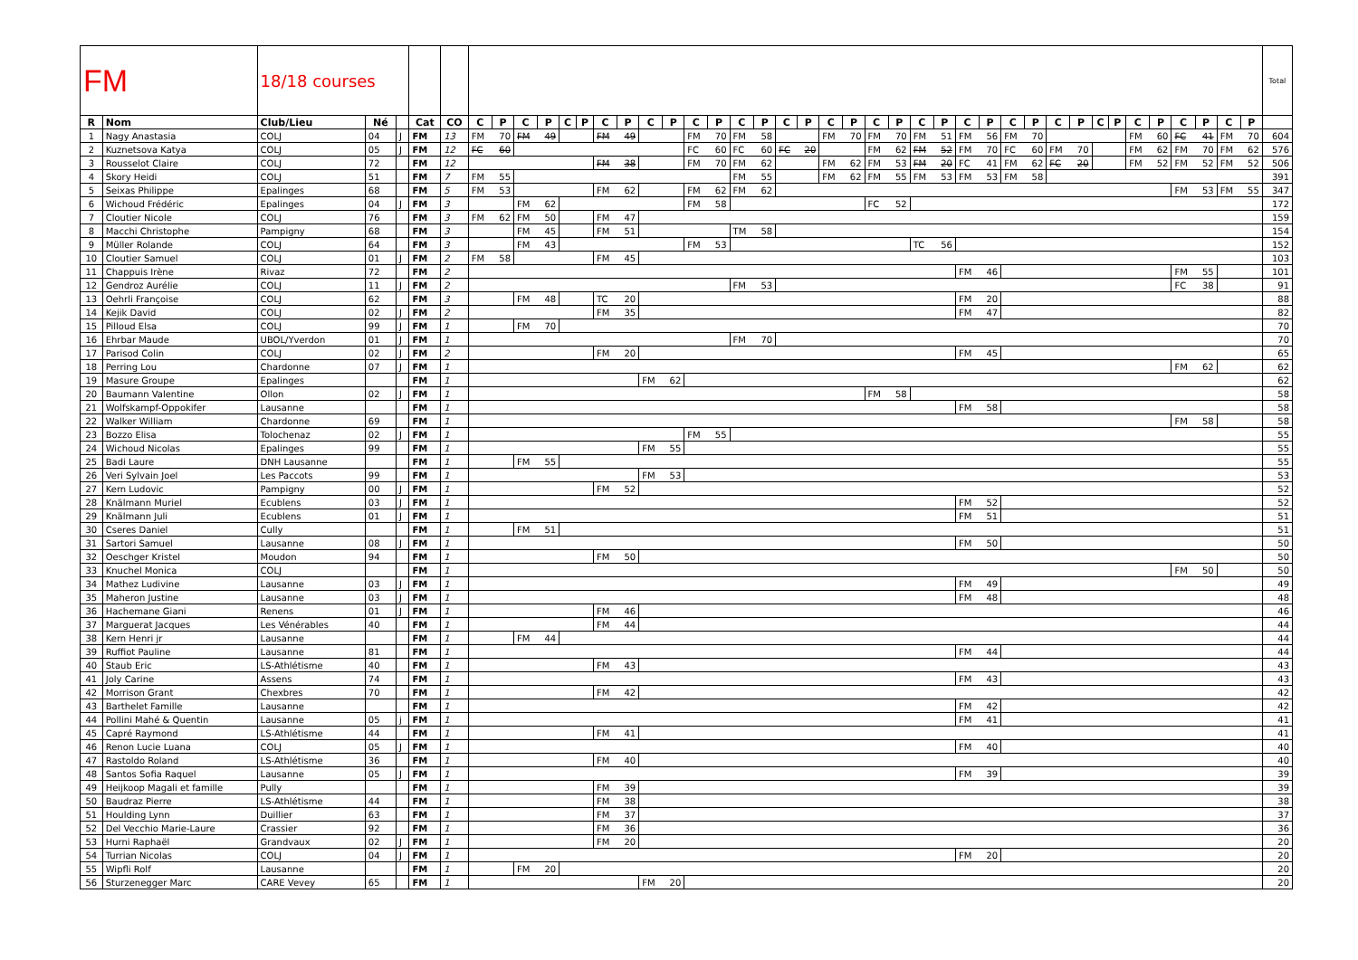| FM | | 18/18 courses | | | | | | | | | | | | | | | | | | | | | | | | | | | | | | | | | | | | | | | | | Total |
| R | Nom | Club/Lieu | Né | | Cat | CO | C | P | C | P | C | P | C | P | C | P | C | P | C | P | C | P | C | P | C | P | C | P | C | P | C | P | C | P | C | P | C | P | C | P | C | P | |
| 1 | Nagy Anastasia | COLJ | 04 | J | FM | 13 | FM | 70 | FM | 49 | | | FM | 49 | | | FM | 70 | FM | 58 | | | FM | 70 | FM | 70 | FM | 51 | FM | 56 | FM | 70 | | | | | FM | 60 | FC | 41 | FM | 70 | 604 |
| 2 | Kuznetsova Katya | COLJ | 05 | J | FM | 12 | FC | 60 | | | | | | | | | FC | 60 | FC | 60 | FC | 20 | | | FM | 62 | FM | 52 | FM | 70 | FC | 60 | FM | 70 | | | FM | 62 | FM | 70 | FM | 62 | 576 |
| 3 | Rousselot Claire | COLJ | 72 | | FM | 12 | | | | | | | FM | 38 | | | FM | 70 | FM | 62 | | | FM | 62 | FM | 53 | FM | 20 | FC | 41 | FM | 62 | FC | 20 | | | FM | 52 | FM | 52 | FM | 52 | 506 |
| 4 | Skory Heidi | COLJ | 51 | | FM | 7 | FM | 55 | | | | | | | | | | | FM | 55 | | | FM | 62 | FM | 55 | FM | 53 | FM | 53 | FM | 58 | | | | | | | | | | | 391 |
| 5 | Seixas Philippe | Epalinges | 68 | | FM | 5 | FM | 53 | | | | | FM | 62 | | | FM | 62 | FM | 62 | | | | | | | | | | | | | | | | | | | FM | 53 | FM | 55 | 347 |
| 6 | Wichoud Frédéric | Epalinges | 04 | J | FM | 3 | | | FM | 62 | | | | | | | FM | 58 | | | | | | | FC | 52 | | | | | | | | | | | | | | | | | 172 |
| 7 | Cloutier Nicole | COLJ | 76 | | FM | 3 | FM | 62 | FM | 50 | | | FM | 47 | | | | | | | | | | | | | | | | | | | | | | | | | | | | | 159 |
| 8 | Macchi Christophe | Pampigny | 68 | | FM | 3 | | | FM | 45 | | | FM | 51 | | | | | TM | 58 | | | | | | | | | | | | | | | | | | | | | | | 154 |
| 9 | Müller Rolande | COLJ | 64 | | FM | 3 | | | FM | 43 | | | | | | | FM | 53 | | | | | | | | | TC | 56 | | | | | | | | | | | | | | | 152 |
| 10 | Cloutier Samuel | COLJ | 01 | J | FM | 2 | FM | 58 | | | | | FM | 45 | | | | | | | | | | | | | | | | | | | | | | | | | | | | | 103 |
| 11 | Chappuis Irène | Rivaz | 72 | | FM | 2 | | | | | | | | | | | | | | | | | | | | | | | FM | 46 | | | | | | | | | FM | 55 | | | 101 |
| 12 | Gendroz Aurélie | COLJ | 11 | J | FM | 2 | | | | | | | | | | | | | FM | 53 | | | | | | | | | | | | | | | | | | | FC | 38 | | | 91 |
| 13 | Oehrli Françoise | COLJ | 62 | | FM | 3 | | | FM | 48 | | | TC | 20 | | | | | | | | | | | | | | | FM | 20 | | | | | | | | | | | | | 88 |
| 14 | Kejik David | COLJ | 02 | J | FM | 2 | | | | | | | FM | 35 | | | | | | | | | | | | | | | FM | 47 | | | | | | | | | | | | | 82 |
| 15 | Pilloud Elsa | COLJ | 99 | J | FM | 1 | | | FM | 70 | | | | | | | | | | | | | | | | | | | | | | | | | | | | | | | | | 70 |
| 16 | Ehrbar Maude | UBOL/Yverdon | 01 | J | FM | 1 | | | | | | | | | | | | | FM | 70 | | | | | | | | | | | | | | | | | | | | | | | 70 |
| 17 | Parisod Colin | COLJ | 02 | J | FM | 2 | | | | | | | FM | 20 | | | | | | | | | | | | | | | FM | 45 | | | | | | | | | | | | | 65 |
| 18 | Perring Lou | Chardonne | 07 | J | FM | 1 | | | | | | | | | | | | | | | | | | | | | | | | | | | | | | | | | FM | 62 | | | 62 |
| 19 | Masure Groupe | Epalinges | | | FM | 1 | | | | | | | | | FM | 62 | | | | | | | | | | | | | | | | | | | | | | | | | | | 62 |
| 20 | Baumann Valentine | Ollon | 02 | J | FM | 1 | | | | | | | | | | | | | | | | | | | FM | 58 | | | | | | | | | | | | | | | | | 58 |
| 21 | Wolfskampf-Oppokifer | Lausanne | | | FM | 1 | | | | | | | | | | | | | | | | | | | | | | | FM | 58 | | | | | | | | | | | | | 58 |
| 22 | Walker William | Chardonne | 69 | | FM | 1 | | | | | | | | | | | | | | | | | | | | | | | | | | | | | | | | | FM | 58 | | | 58 |
| 23 | Bozzo Elisa | Tolochenaz | 02 | J | FM | 1 | | | | | | | | | | | FM | 55 | | | | | | | | | | | | | | | | | | | | | | | | | 55 |
| 24 | Wichoud Nicolas | Epalinges | 99 | | FM | 1 | | | | | | | | | FM | 55 | | | | | | | | | | | | | | | | | | | | | | | | | | | 55 |
| 25 | Badi Laure | DNH Lausanne | | | FM | 1 | | | FM | 55 | | | | | | | | | | | | | | | | | | | | | | | | | | | | | | | | | 55 |
| 26 | Veri Sylvain Joel | Les Paccots | 99 | | FM | 1 | | | | | | | | | FM | 53 | | | | | | | | | | | | | | | | | | | | | | | | | | | 53 |
| 27 | Kern Ludovic | Pampigny | 00 | J | FM | 1 | | | | | | | FM | 52 | | | | | | | | | | | | | | | | | | | | | | | | | | | | | 52 |
| 28 | Knälmann Muriel | Ecublens | 03 | J | FM | 1 | | | | | | | | | | | | | | | | | | | | | | | FM | 52 | | | | | | | | | | | | | 52 |
| 29 | Knälmann Juli | Ecublens | 01 | J | FM | 1 | | | | | | | | | | | | | | | | | | | | | | | FM | 51 | | | | | | | | | | | | | 51 |
| 30 | Cseres Daniel | Cully | | | FM | 1 | | | FM | 51 | | | | | | | | | | | | | | | | | | | | | | | | | | | | | | | | | 51 |
| 31 | Sartori Samuel | Lausanne | 08 | J | FM | 1 | | | | | | | | | | | | | | | | | | | | | | | FM | 50 | | | | | | | | | | | | | 50 |
| 32 | Oeschger Kristel | Moudon | 94 | | FM | 1 | | | | | | | FM | 50 | | | | | | | | | | | | | | | | | | | | | | | | | | | | | 50 |
| 33 | Knuchel Monica | COLJ | | | FM | 1 | | | | | | | | | | | | | | | | | | | | | | | | | | | | | | | | | FM | 50 | | | 50 |
| 34 | Mathez Ludivine | Lausanne | 03 | J | FM | 1 | | | | | | | | | | | | | | | | | | | | | | | FM | 49 | | | | | | | | | | | | | 49 |
| 35 | Maheron Justine | Lausanne | 03 | J | FM | 1 | | | | | | | | | | | | | | | | | | | | | | | FM | 48 | | | | | | | | | | | | | 48 |
| 36 | Hachemane Giani | Renens | 01 | J | FM | 1 | | | | | | | FM | 46 | | | | | | | | | | | | | | | | | | | | | | | | | | | | | 46 |
| 37 | Marguerat Jacques | Les Vénérables | 40 | | FM | 1 | | | | | | | FM | 44 | | | | | | | | | | | | | | | | | | | | | | | | | | | | | 44 |
| 38 | Kern Henri jr | Lausanne | | | FM | 1 | | | FM | 44 | | | | | | | | | | | | | | | | | | | | | | | | | | | | | | | | | 44 |
| 39 | Ruffiot Pauline | Lausanne | 81 | | FM | 1 | | | | | | | | | | | | | | | | | | | | | | | FM | 44 | | | | | | | | | | | | | 44 |
| 40 | Staub Eric | LS-Athlétisme | 40 | | FM | 1 | | | | | | | FM | 43 | | | | | | | | | | | | | | | | | | | | | | | | | | | | | 43 |
| 41 | Joly Carine | Assens | 74 | | FM | 1 | | | | | | | | | | | | | | | | | | | | | | | FM | 43 | | | | | | | | | | | | | 43 |
| 42 | Morrison Grant | Chexbres | 70 | | FM | 1 | | | | | | | FM | 42 | | | | | | | | | | | | | | | | | | | | | | | | | | | | | 42 |
| 43 | Barthelet Famille | Lausanne | | | FM | 1 | | | | | | | | | | | | | | | | | | | | | | | FM | 42 | | | | | | | | | | | | | 42 |
| 44 | Pollini Mahé & Quentin | Lausanne | 05 | j | FM | 1 | | | | | | | | | | | | | | | | | | | | | | | FM | 41 | | | | | | | | | | | | | 41 |
| 45 | Capré Raymond | LS-Athlétisme | 44 | | FM | 1 | | | | | | | FM | 41 | | | | | | | | | | | | | | | | | | | | | | | | | | | | | 41 |
| 46 | Renon Lucie Luana | COLJ | 05 | J | FM | 1 | | | | | | | | | | | | | | | | | | | | | | | FM | 40 | | | | | | | | | | | | | 40 |
| 47 | Rastoldo Roland | LS-Athlétisme | 36 | | FM | 1 | | | | | | | FM | 40 | | | | | | | | | | | | | | | | | | | | | | | | | | | | | 40 |
| 48 | Santos Sofia Raquel | Lausanne | 05 | J | FM | 1 | | | | | | | | | | | | | | | | | | | | | | | FM | 39 | | | | | | | | | | | | | 39 |
| 49 | Heijkoop Magali et famille | Pully | | | FM | 1 | | | | | | | FM | 39 | | | | | | | | | | | | | | | | | | | | | | | | | | | | | 39 |
| 50 | Baudraz Pierre | LS-Athlétisme | 44 | | FM | 1 | | | | | | | FM | 38 | | | | | | | | | | | | | | | | | | | | | | | | | | | | | 38 |
| 51 | Houlding Lynn | Duillier | 63 | | FM | 1 | | | | | | | FM | 37 | | | | | | | | | | | | | | | | | | | | | | | | | | | | | 37 |
| 52 | Del Vecchio Marie-Laure | Crassier | 92 | | FM | 1 | | | | | | | FM | 36 | | | | | | | | | | | | | | | | | | | | | | | | | | | | | 36 |
| 53 | Hurni Raphaël | Grandvaux | 02 | J | FM | 1 | | | | | | | FM | 20 | | | | | | | | | | | | | | | | | | | | | | | | | | | | | 20 |
| 54 | Turrian Nicolas | COLJ | 04 | J | FM | 1 | | | | | | | | | | | | | | | | | | | | | | | FM | 20 | | | | | | | | | | | | | 20 |
| 55 | Wipfli Rolf | Lausanne | | | FM | 1 | | | FM | 20 | | | | | | | | | | | | | | | | | | | | | | | | | | | | | | | | | 20 |
| 56 | Sturzenegger Marc | CARE Vevey | 65 | | FM | 1 | | | | | | | | | FM | 20 | | | | | | | | | | | | | | | | | | | | | | | | | | | 20 |